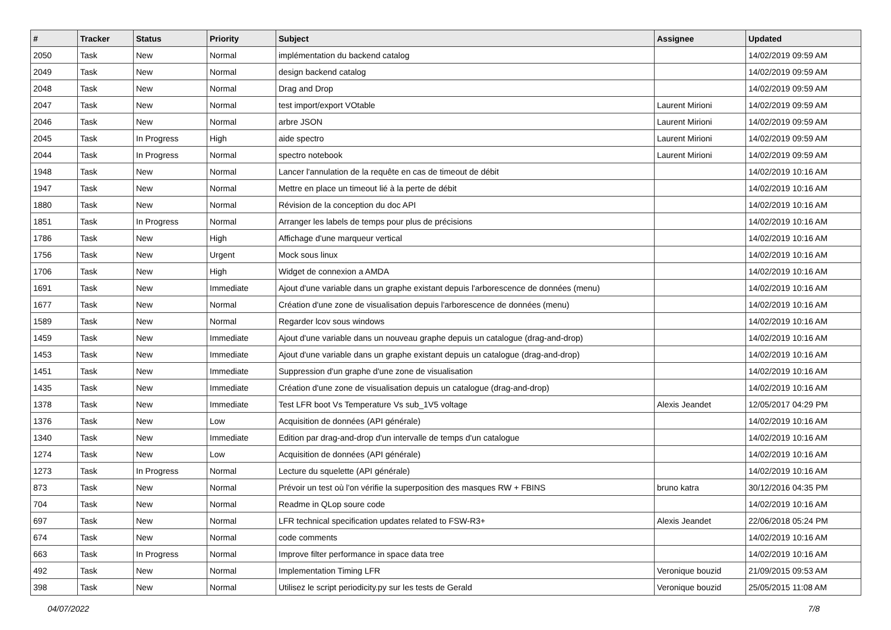| # | Tracker | Status | Priority | Subject | Assignee | Updated |
| --- | --- | --- | --- | --- | --- | --- |
| 2050 | Task | New | Normal | implémentation du backend catalog | | 14/02/2019 09:59 AM |
| 2049 | Task | New | Normal | design backend catalog | | 14/02/2019 09:59 AM |
| 2048 | Task | New | Normal | Drag and Drop | | 14/02/2019 09:59 AM |
| 2047 | Task | New | Normal | test import/export VOtable | Laurent Mirioni | 14/02/2019 09:59 AM |
| 2046 | Task | New | Normal | arbre JSON | Laurent Mirioni | 14/02/2019 09:59 AM |
| 2045 | Task | In Progress | High | aide spectro | Laurent Mirioni | 14/02/2019 09:59 AM |
| 2044 | Task | In Progress | Normal | spectro notebook | Laurent Mirioni | 14/02/2019 09:59 AM |
| 1948 | Task | New | Normal | Lancer l'annulation de la requête en cas de timeout de débit | | 14/02/2019 10:16 AM |
| 1947 | Task | New | Normal | Mettre en place un timeout lié à la perte de débit | | 14/02/2019 10:16 AM |
| 1880 | Task | New | Normal | Révision de la conception du doc API | | 14/02/2019 10:16 AM |
| 1851 | Task | In Progress | Normal | Arranger les labels de temps pour plus de précisions | | 14/02/2019 10:16 AM |
| 1786 | Task | New | High | Affichage d'une marqueur vertical | | 14/02/2019 10:16 AM |
| 1756 | Task | New | Urgent | Mock sous linux | | 14/02/2019 10:16 AM |
| 1706 | Task | New | High | Widget de connexion a AMDA | | 14/02/2019 10:16 AM |
| 1691 | Task | New | Immediate | Ajout d'une variable dans un graphe existant depuis l'arborescence de données (menu) | | 14/02/2019 10:16 AM |
| 1677 | Task | New | Normal | Création d'une zone de visualisation depuis l'arborescence de données (menu) | | 14/02/2019 10:16 AM |
| 1589 | Task | New | Normal | Regarder lcov sous windows | | 14/02/2019 10:16 AM |
| 1459 | Task | New | Immediate | Ajout d'une variable dans un nouveau graphe depuis un catalogue (drag-and-drop) | | 14/02/2019 10:16 AM |
| 1453 | Task | New | Immediate | Ajout d'une variable dans un graphe existant depuis un catalogue (drag-and-drop) | | 14/02/2019 10:16 AM |
| 1451 | Task | New | Immediate | Suppression d'un graphe d'une zone de visualisation | | 14/02/2019 10:16 AM |
| 1435 | Task | New | Immediate | Création d'une zone de visualisation depuis un catalogue (drag-and-drop) | | 14/02/2019 10:16 AM |
| 1378 | Task | New | Immediate | Test LFR boot Vs Temperature Vs sub_1V5 voltage | Alexis Jeandet | 12/05/2017 04:29 PM |
| 1376 | Task | New | Low | Acquisition de données (API générale) | | 14/02/2019 10:16 AM |
| 1340 | Task | New | Immediate | Edition par drag-and-drop d'un intervalle de temps d'un catalogue | | 14/02/2019 10:16 AM |
| 1274 | Task | New | Low | Acquisition de données (API générale) | | 14/02/2019 10:16 AM |
| 1273 | Task | In Progress | Normal | Lecture du squelette (API générale) | | 14/02/2019 10:16 AM |
| 873 | Task | New | Normal | Prévoir un test où l'on vérifie la superposition des masques RW + FBINS | bruno katra | 30/12/2016 04:35 PM |
| 704 | Task | New | Normal | Readme in QLop soure code | | 14/02/2019 10:16 AM |
| 697 | Task | New | Normal | LFR technical specification updates related to FSW-R3+ | Alexis Jeandet | 22/06/2018 05:24 PM |
| 674 | Task | New | Normal | code comments | | 14/02/2019 10:16 AM |
| 663 | Task | In Progress | Normal | Improve filter performance in space data tree | | 14/02/2019 10:16 AM |
| 492 | Task | New | Normal | Implementation Timing LFR | Veronique bouzid | 21/09/2015 09:53 AM |
| 398 | Task | New | Normal | Utilisez le script periodicity.py sur les tests de Gerald | Veronique bouzid | 25/05/2015 11:08 AM |
04/07/2022 7/8